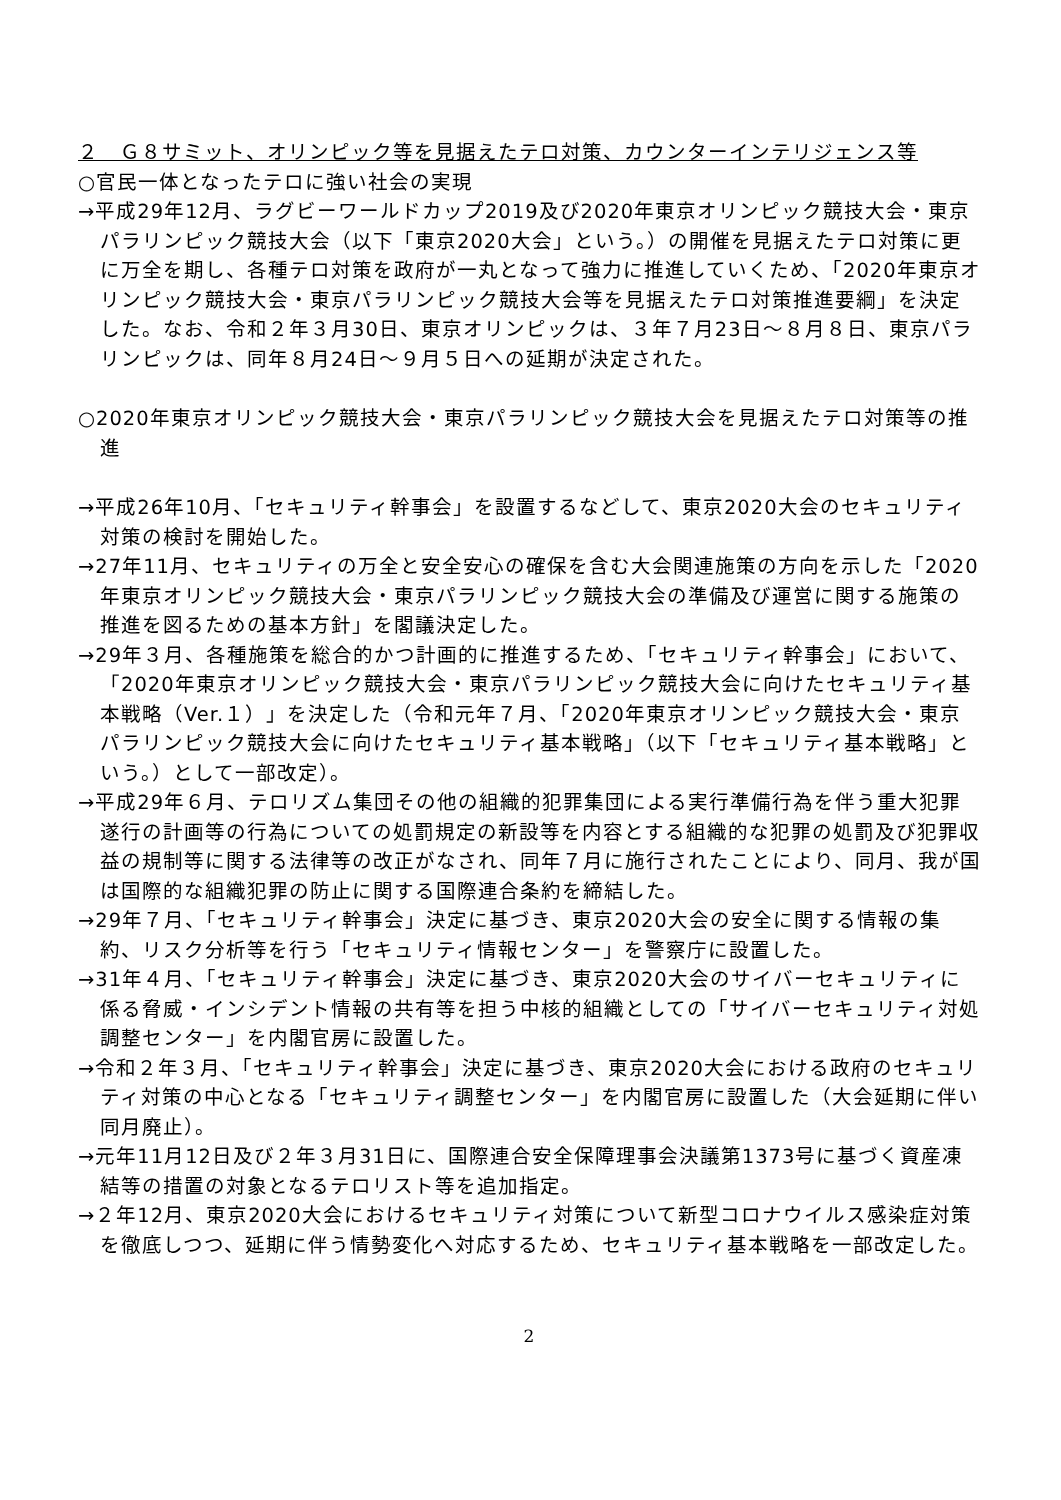２　Ｇ８サミット、オリンピック等を見据えたテロ対策、カウンターインテリジェンス等
○官民一体となったテロに強い社会の実現
→平成29年12月、ラグビーワールドカップ2019及び2020年東京オリンピック競技大会・東京パラリンピック競技大会（以下「東京2020大会」という。）の開催を見据えたテロ対策に更に万全を期し、各種テロ対策を政府が一丸となって強力に推進していくため、「2020年東京オリンピック競技大会・東京パラリンピック競技大会等を見据えたテロ対策推進要綱」を決定した。なお、令和２年３月30日、東京オリンピックは、３年７月23日～８月８日、東京パラリンピックは、同年８月24日～９月５日への延期が決定された。
○2020年東京オリンピック競技大会・東京パラリンピック競技大会を見据えたテロ対策等の推進
→平成26年10月、「セキュリティ幹事会」を設置するなどして、東京2020大会のセキュリティ対策の検討を開始した。
→27年11月、セキュリティの万全と安全安心の確保を含む大会関連施策の方向を示した「2020年東京オリンピック競技大会・東京パラリンピック競技大会の準備及び運営に関する施策の推進を図るための基本方針」を閣議決定した。
→29年３月、各種施策を総合的かつ計画的に推進するため、「セキュリティ幹事会」において、「2020年東京オリンピック競技大会・東京パラリンピック競技大会に向けたセキュリティ基本戦略（Ver.１）」を決定した（令和元年７月、「2020年東京オリンピック競技大会・東京パラリンピック競技大会に向けたセキュリティ基本戦略」（以下「セキュリティ基本戦略」という。）として一部改定）。
→平成29年６月、テロリズム集団その他の組織的犯罪集団による実行準備行為を伴う重大犯罪遂行の計画等の行為についての処罰規定の新設等を内容とする組織的な犯罪の処罰及び犯罪収益の規制等に関する法律等の改正がなされ、同年７月に施行されたことにより、同月、我が国は国際的な組織犯罪の防止に関する国際連合条約を締結した。
→29年７月、「セキュリティ幹事会」決定に基づき、東京2020大会の安全に関する情報の集約、リスク分析等を行う「セキュリティ情報センター」を警察庁に設置した。
→31年４月、「セキュリティ幹事会」決定に基づき、東京2020大会のサイバーセキュリティに係る脅威・インシデント情報の共有等を担う中核的組織としての「サイバーセキュリティ対処調整センター」を内閣官房に設置した。
→令和２年３月、「セキュリティ幹事会」決定に基づき、東京2020大会における政府のセキュリティ対策の中心となる「セキュリティ調整センター」を内閣官房に設置した（大会延期に伴い同月廃止）。
→元年11月12日及び２年３月31日に、国際連合安全保障理事会決議第1373号に基づく資産凍結等の措置の対象となるテロリスト等を追加指定。
→２年12月、東京2020大会におけるセキュリティ対策について新型コロナウイルス感染症対策を徹底しつつ、延期に伴う情勢変化へ対応するため、セキュリティ基本戦略を一部改定した。
2